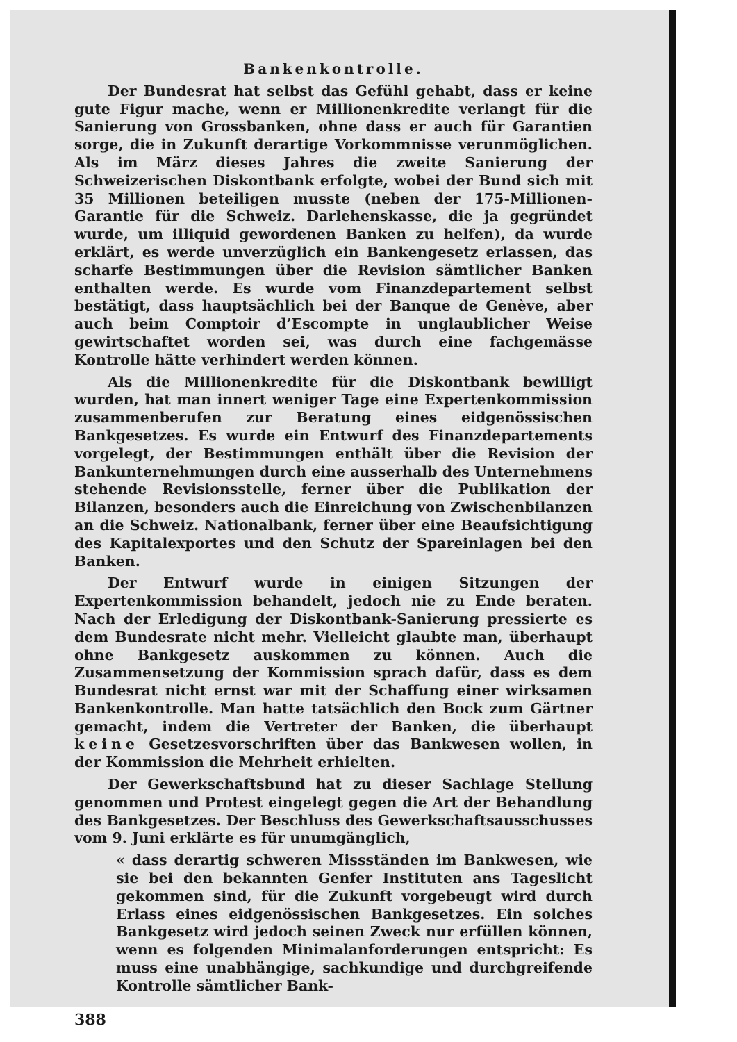Bankenkontrolle.
Der Bundesrat hat selbst das Gefühl gehabt, dass er keine gute Figur mache, wenn er Millionenkredite verlangt für die Sanierung von Grossbanken, ohne dass er auch für Garantien sorge, die in Zukunft derartige Vorkommnisse verunmöglichen. Als im März dieses Jahres die zweite Sanierung der Schweizerischen Diskontbank erfolgte, wobei der Bund sich mit 35 Millionen beteiligen musste (neben der 175-Millionen-Garantie für die Schweiz. Darlehenskasse, die ja gegründet wurde, um illiquid gewordenen Banken zu helfen), da wurde erklärt, es werde unverzüglich ein Bankengesetz erlassen, das scharfe Bestimmungen über die Revision sämtlicher Banken enthalten werde. Es wurde vom Finanzdepartement selbst bestätigt, dass hauptsächlich bei der Banque de Genève, aber auch beim Comptoir d’Escompte in unglaublicher Weise gewirtschaftet worden sei, was durch eine fachgemässe Kontrolle hätte verhindert werden können.
Als die Millionenkredite für die Diskontbank bewilligt wurden, hat man innert weniger Tage eine Expertenkommission zusammenberufen zur Beratung eines eidgenössischen Bankgesetzes. Es wurde ein Entwurf des Finanzdepartements vorgelegt, der Bestimmungen enthält über die Revision der Bankunternehmungen durch eine ausserhalb des Unternehmens stehende Revisionsstelle, ferner über die Publikation der Bilanzen, besonders auch die Einreichung von Zwischenbilanzen an die Schweiz. Nationalbank, ferner über eine Beaufsichtigung des Kapitalexportes und den Schutz der Spareinlagen bei den Banken.
Der Entwurf wurde in einigen Sitzungen der Expertenkommission behandelt, jedoch nie zu Ende beraten. Nach der Erledigung der Diskontbank-Sanierung pressierte es dem Bundesrate nicht mehr. Vielleicht glaubte man, überhaupt ohne Bankgesetz auskommen zu können. Auch die Zusammensetzung der Kommission sprach dafür, dass es dem Bundesrat nicht ernst war mit der Schaffung einer wirksamen Bankenkontrolle. Man hatte tatsächlich den Bock zum Gärtner gemacht, indem die Vertreter der Banken, die überhaupt keine Gesetzesvorschriften über das Bankwesen wollen, in der Kommission die Mehrheit erhielten.
Der Gewerkschaftsbund hat zu dieser Sachlage Stellung genommen und Protest eingelegt gegen die Art der Behandlung des Bankgesetzes. Der Beschluss des Gewerkschaftsausschusses vom 9. Juni erklärte es für unumgänglich,
« dass derartig schweren Missständen im Bankwesen, wie sie bei den bekannten Genfer Instituten ans Tageslicht gekommen sind, für die Zukunft vorgebeugt wird durch Erlass eines eidgenössischen Bankgesetzes. Ein solches Bankgesetz wird jedoch seinen Zweck nur erfüllen können, wenn es folgenden Minimalanforderungen entspricht: Es muss eine unabhängige, sachkundige und durchgreifende Kontrolle sämtlicher Bank-
388